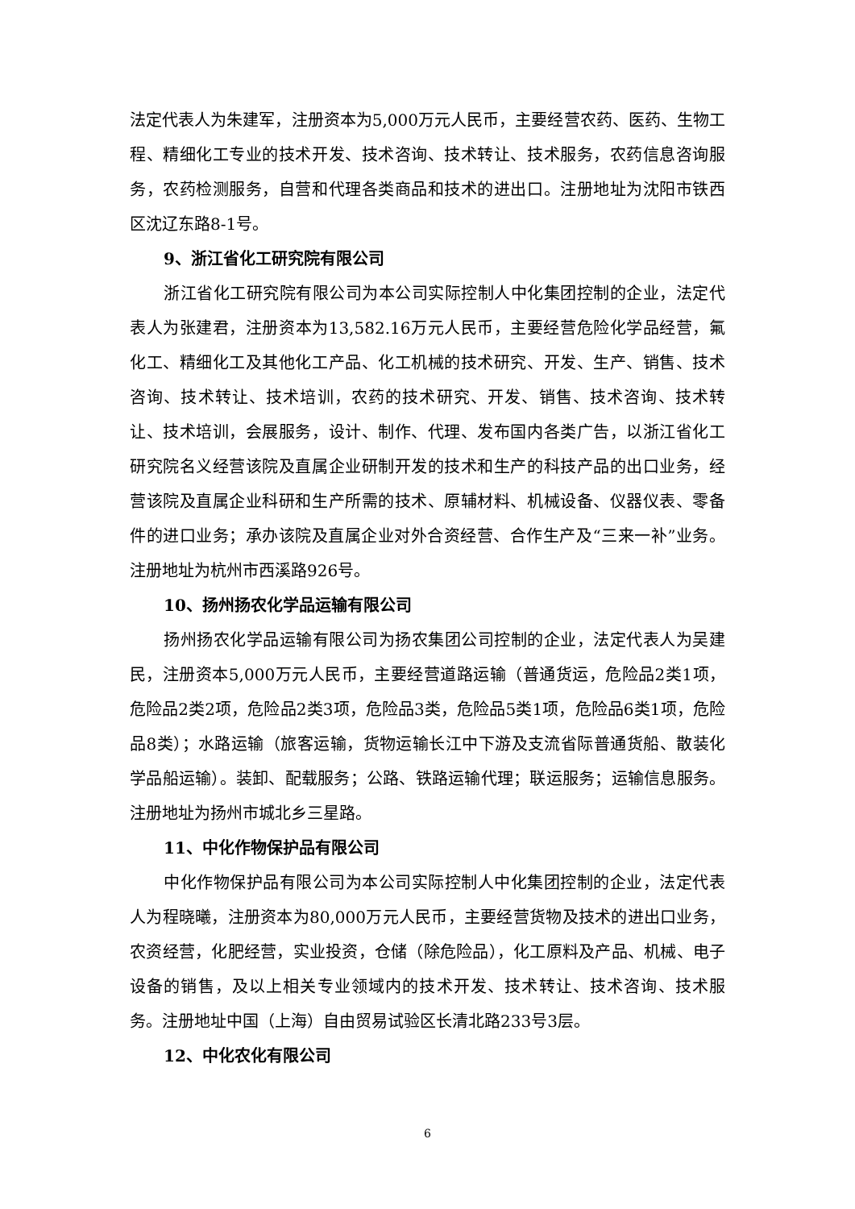法定代表人为朱建军，注册资本为5,000万元人民币，主要经营农药、医药、生物工程、精细化工专业的技术开发、技术咨询、技术转让、技术服务，农药信息咨询服务，农药检测服务，自营和代理各类商品和技术的进出口。注册地址为沈阳市铁西区沈辽东路8-1号。
9、浙江省化工研究院有限公司
浙江省化工研究院有限公司为本公司实际控制人中化集团控制的企业，法定代表人为张建君，注册资本为13,582.16万元人民币，主要经营危险化学品经营，氟化工、精细化工及其他化工产品、化工机械的技术研究、开发、生产、销售、技术咨询、技术转让、技术培训，农药的技术研究、开发、销售、技术咨询、技术转让、技术培训，会展服务，设计、制作、代理、发布国内各类广告，以浙江省化工研究院名义经营该院及直属企业研制开发的技术和生产的科技产品的出口业务，经营该院及直属企业科研和生产所需的技术、原辅材料、机械设备、仪器仪表、零备件的进口业务；承办该院及直属企业对外合资经营、合作生产及“三来一补”业务。注册地址为杭州市西溪路926号。
10、扬州扬农化学品运输有限公司
扬州扬农化学品运输有限公司为扬农集团公司控制的企业，法定代表人为吴建民，注册资本5,000万元人民币，主要经营道路运输（普通货运，危险品2类1项，危险品2类2项，危险品2类3项，危险品3类，危险品5类1项，危险品6类1项，危险品8类）；水路运输（旅客运输，货物运输长江中下游及支流省际普通货船、散装化学品船运输）。装卸、配载服务；公路、铁路运输代理；联运服务；运输信息服务。注册地址为扬州市城北乡三星路。
11、中化作物保护品有限公司
中化作物保护品有限公司为本公司实际控制人中化集团控制的企业，法定代表人为程晓曦，注册资本为80,000万元人民币，主要经营货物及技术的进出口业务，农资经营，化肥经营，实业投资，仓储（除危险品），化工原料及产品、机械、电子设备的销售，及以上相关专业领域内的技术开发、技术转让、技术咨询、技术服务。注册地址中国（上海）自由贸易试验区长清北路233号3层。
12、中化农化有限公司
6